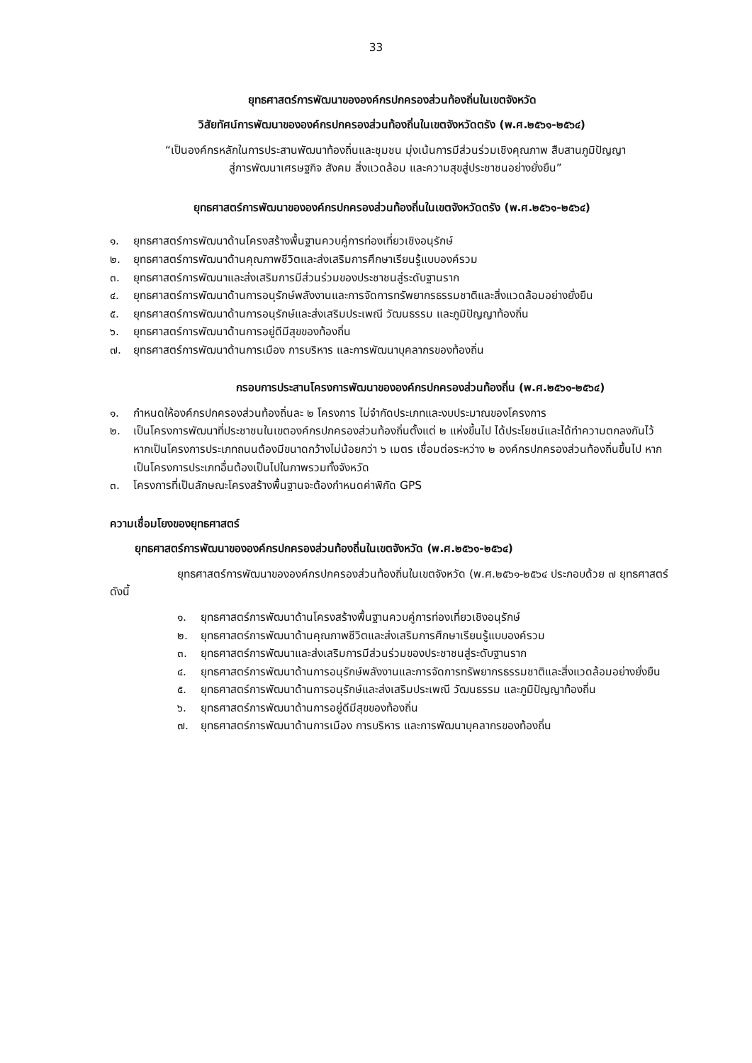33
ยุทธศาสตร์การพัฒนาขององค์กรปกครองส่วนท้องถิ่นในเขตจังหวัด
วิสัยทัศน์การพัฒนาขององค์กรปกครองส่วนท้องถิ่นในเขตจังหวัดตรัง (พ.ศ.๒๕๖๑-๒๕๖๔)
“เป็นองค์กรหลักในการประสานพัฒนาท้องถิ่นและชุมชน มุ่งเน้นการมีส่วนร่วมเชิงคุณภาพ สืบสานภูมิปัญญา
สู่การพัฒนาเศรษฐกิจ สังคม สิ่งแวดล้อม และความสุขสู่ประชาชนอย่างยั่งยืน”
ยุทธศาสตร์การพัฒนาขององค์กรปกครองส่วนท้องถิ่นในเขตจังหวัดตรัง (พ.ศ.๒๕๖๑-๒๕๖๔)
๑. ยุทธศาสตร์การพัฒนาด้านโครงสร้างพื้นฐานควบคู่การท่องเที่ยวเชิงอนุรักษ์
๒. ยุทธศาสตร์การพัฒนาด้านคุณภาพชีวิตและส่งเสริมการศึกษาเรียนรู้แบบองค์รวม
๓. ยุทธศาสตร์การพัฒนาและส่งเสริมการมีส่วนร่วมของประชาชนสู่ระดับฐานราก
๔. ยุทธศาสตร์การพัฒนาด้านการอนุรักษ์พลังงานและการจัดการทรัพยากรธรรมชาติและสิ่งแวดล้อมอย่างยั่งยืน
๕. ยุทธศาสตร์การพัฒนาด้านการอนุรักษ์และส่งเสริมประเพณี วัฒนธรรม และภูมิปัญญาท้องถิ่น
๖. ยุทธศาสตร์การพัฒนาด้านการอยู่ดีมีสุขของท้องถิ่น
๗. ยุทธศาสตร์การพัฒนาด้านการเมือง การบริหาร และการพัฒนาบุคลากรของท้องถิ่น
กรอบการประสานโครงการพัฒนาขององค์กรปกครองส่วนท้องถิ่น (พ.ศ.๒๕๖๑-๒๕๖๔)
๑. กำหนดให้องค์กรปกครองส่วนท้องถิ่นละ ๒ โครงการ ไม่จำกัดประเภทและงบประมาณของโครงการ
๒. เป็นโครงการพัฒนาที่ประชาชนในเขตองค์กรปกครองส่วนท้องถิ่นตั้งแต่ ๒ แห่งขึ้นไป ได้ประโยชน์และได้ทำความตกลงกันไว้ หากเป็นโครงการประเภทถนนต้องมีขนาดกว้างไม่น้อยกว่า ๖ เมตร เชื่อมต่อระหว่าง ๒ องค์กรปกครองส่วนท้องถิ่นขึ้นไป หากเป็นโครงการประเภทอื่นต้องเป็นไปในภาพรวมทั้งจังหวัด
๓. โครงการที่เป็นลักษณะโครงสร้างพื้นฐานจะต้องกำหนดค่าพิกัด GPS
ความเชื่อมโยงของยุทธศาสตร์
ยุทธศาสตร์การพัฒนาขององค์กรปกครองส่วนท้องถิ่นในเขตจังหวัด (พ.ศ.๒๕๖๑-๒๕๖๔)
ยุทธศาสตร์การพัฒนาขององค์กรปกครองส่วนท้องถิ่นในเขตจังหวัด (พ.ศ.๒๕๖๑-๒๕๖๔ ประกอบด้วย ๗ ยุทธศาสตร์ ดังนี้
๑. ยุทธศาสตร์การพัฒนาด้านโครงสร้างพื้นฐานควบคู่การท่องเที่ยวเชิงอนุรักษ์
๒. ยุทธศาสตร์การพัฒนาด้านคุณภาพชีวิตและส่งเสริมการศึกษาเรียนรู้แบบองค์รวม
๓. ยุทธศาสตร์การพัฒนาและส่งเสริมการมีส่วนร่วมของประชาชนสู่ระดับฐานราก
๔. ยุทธศาสตร์การพัฒนาด้านการอนุรักษ์พลังงานและการจัดการทรัพยากรธรรมชาติและสิ่งแวดล้อมอย่างยั่งยืน
๕. ยุทธศาสตร์การพัฒนาด้านการอนุรักษ์และส่งเสริมประเพณี วัฒนธรรม และภูมิปัญญาท้องถิ่น
๖. ยุทธศาสตร์การพัฒนาด้านการอยู่ดีมีสุขของท้องถิ่น
๗. ยุทธศาสตร์การพัฒนาด้านการเมือง การบริหาร และการพัฒนาบุคลากรของท้องถิ่น